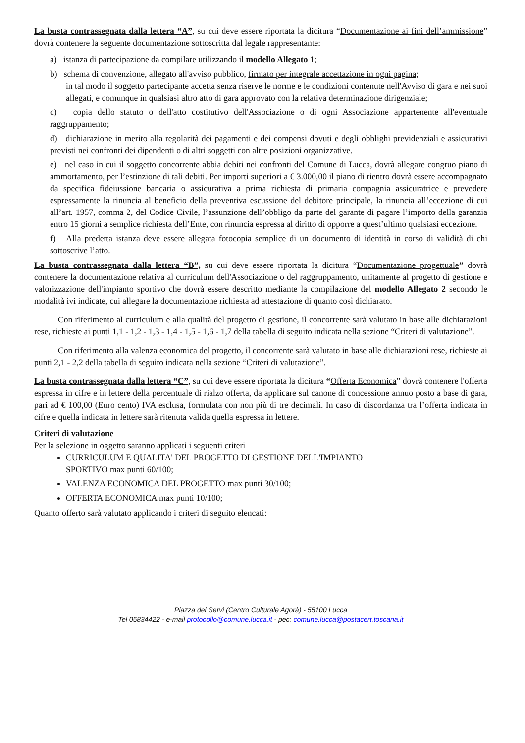La busta contrassegnata dalla lettera “A”, su cui deve essere riportata la dicitura “Documentazione ai fini dell’ammissione” dovrà contenere la seguente documentazione sottoscritta dal legale rappresentante:
a) istanza di partecipazione da compilare utilizzando il modello Allegato 1;
b) schema di convenzione, allegato all'avviso pubblico, firmato per integrale accettazione in ogni pagina;
in tal modo il soggetto partecipante accetta senza riserve le norme e le condizioni contenute nell'Avviso di gara e nei suoi allegati, e comunque in qualsiasi altro atto di gara approvato con la relativa determinazione dirigenziale;
c) copia dello statuto o dell'atto costitutivo dell'Associazione o di ogni Associazione appartenente all'eventuale raggruppamento;
d) dichiarazione in merito alla regolarità dei pagamenti e dei compensi dovuti e degli obblighi previdenziali e assicurativi previsti nei confronti dei dipendenti o di altri soggetti con altre posizioni organizzative.
e) nel caso in cui il soggetto concorrente abbia debiti nei confronti del Comune di Lucca, dovrà allegare congruo piano di ammortamento, per l’estinzione di tali debiti. Per importi superiori a € 3.000,00 il piano di rientro dovrà essere accompagnato da specifica fideiussione bancaria o assicurativa a prima richiesta di primaria compagnia assicuratrice e prevedere espressamente la rinuncia al beneficio della preventiva escussione del debitore principale, la rinuncia all’eccezione di cui all’art. 1957, comma 2, del Codice Civile, l’assunzione dell’obbligo da parte del garante di pagare l’importo della garanzia entro 15 giorni a semplice richiesta dell’Ente, con rinuncia espressa al diritto di opporre a quest’ultimo qualsiasi eccezione.
f) Alla predetta istanza deve essere allegata fotocopia semplice di un documento di identità in corso di validità di chi sottoscrive l’atto.
La busta contrassegnata dalla lettera “B”, su cui deve essere riportata la dicitura “Documentazione progettuale” dovrà contenere la documentazione relativa al curriculum dell'Associazione o del raggruppamento, unitamente al progetto di gestione e valorizzazione dell'impianto sportivo che dovrà essere descritto mediante la compilazione del modello Allegato 2 secondo le modalità ivi indicate, cui allegare la documentazione richiesta ad attestazione di quanto così dichiarato.
Con riferimento al curriculum e alla qualità del progetto di gestione, il concorrente sarà valutato in base alle dichiarazioni rese, richieste ai punti 1,1 - 1,2 - 1,3 - 1,4 - 1,5 - 1,6 - 1,7 della tabella di seguito indicata nella sezione “Criteri di valutazione”.
Con riferimento alla valenza economica del progetto, il concorrente sarà valutato in base alle dichiarazioni rese, richieste ai punti 2,1 - 2,2 della tabella di seguito indicata nella sezione “Criteri di valutazione”.
La busta contrassegnata dalla lettera “C”, su cui deve essere riportata la dicitura “Offerta Economica” dovrà contenere l'offerta espressa in cifre e in lettere della percentuale di rialzo offerta, da applicare sul canone di concessione annuo posto a base di gara, pari ad € 100,00 (Euro cento) IVA esclusa, formulata con non più di tre decimali. In caso di discordanza tra l’offerta indicata in cifre e quella indicata in lettere sarà ritenuta valida quella espressa in lettere.
Criteri di valutazione
Per la selezione in oggetto saranno applicati i seguenti criteri
CURRICULUM E QUALITA' DEL PROGETTO DI GESTIONE DELL'IMPIANTO
SPORTIVO max punti 60/100;
VALENZA ECONOMICA DEL PROGETTO max punti 30/100;
OFFERTA ECONOMICA max punti 10/100;
Quanto offerto sarà valutato applicando i criteri di seguito elencati:
Piazza dei Servi (Centro Culturale Agorà) - 55100 Lucca
Tel 05834422 - e-mail protocollo@comune.lucca.it - pec: comune.lucca@postacert.toscana.it